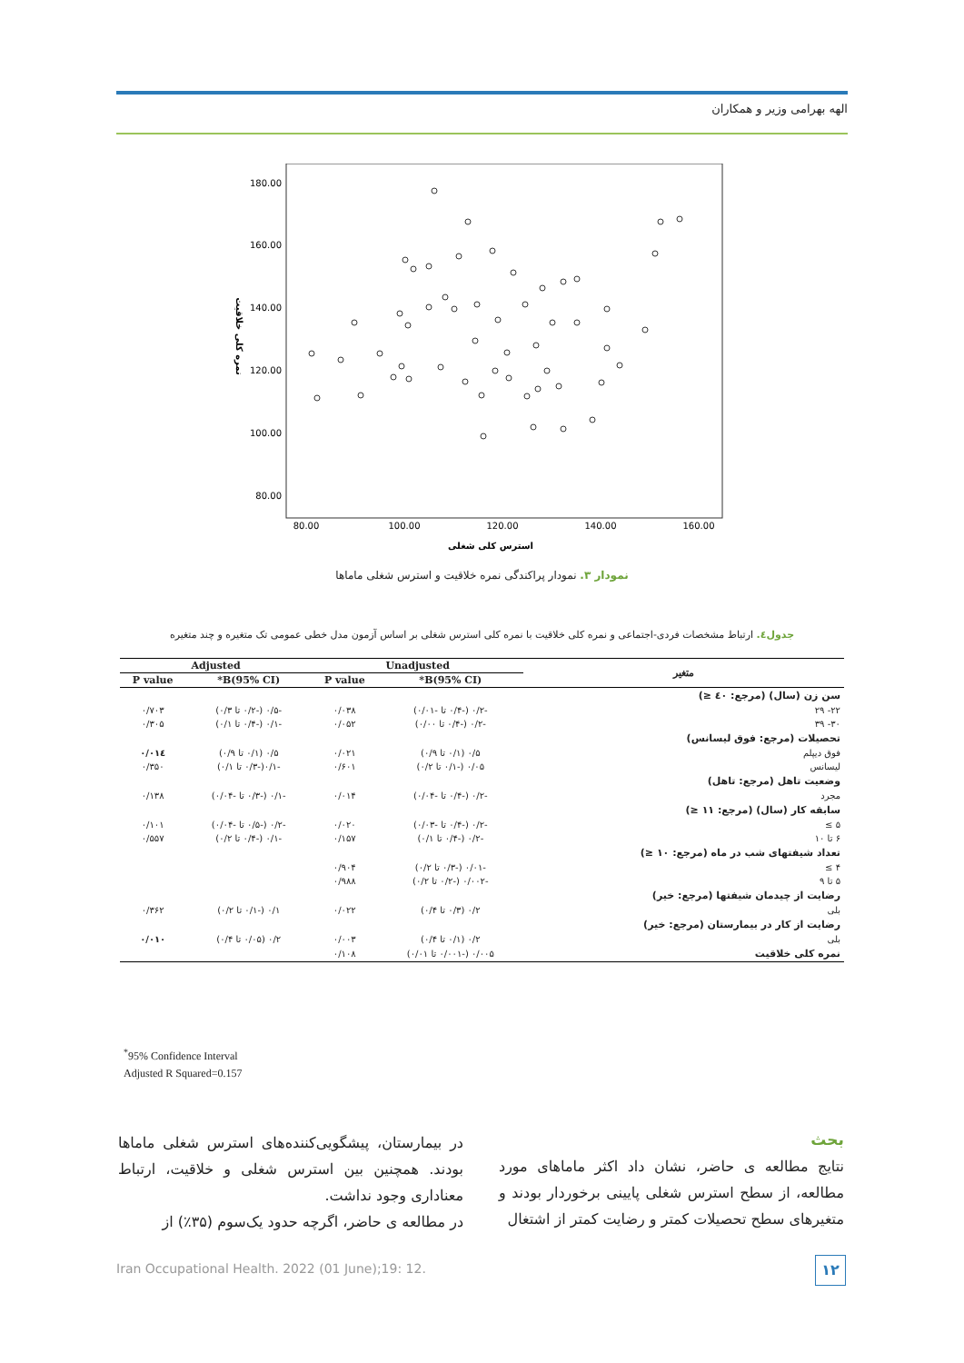الهه بهرامی وزیر و همکاران
180.00
160.00
140.00
120.00
100.00
80.00
80.00
100.00
120.00
140.00
160.00
استرس کلی شغلی
نمره کلی خلاقیت
نمودار ۳. نمودار پراکندگی نمره خلاقیت و استرس شغلی ماماها
جدول٤. ارتباط مشخصات فردی-اجتماعی و نمره کلی خلاقیت با نمره کلی استرس شغلی بر اساس آزمون مدل خطی عمومی تک متغیره و چند متغیره
| متغیر | Unadjusted | | Adjusted | |
| --- | --- | --- | --- | --- |
| | B(95% CI)* | P value | B(95% CI)* | P value |
| سن زن (سال) (مرجع: ٤٠ ≤) | | | | |
| ۲۲- ۲۹ | -۰/۲ (-۰/۴ تا -۰/۰۱) | ۰/۰۳۸ | -۰/۵ (-۰/۲ تا ۰/۳) | ۰/۷۰۳ |
| ۳۰- ۳۹ | -۰/۲ (-۰/۴ تا ۰/۰۰) | ۰/۰۵۲ | -۰/۱ (-۰/۴ تا ۰/۱) | ۰/۳۰۵ |
| تحصیلات (مرجع: فوق لیسانس) | | | | |
| فوق دیپلم | ۰/۵ (۰/۱ تا ۰/۹) | ۰/۰۲۱ | ۰/۵ (۰/۱ تا ۰/۹) | ۰/۰۱٤ |
| لیسانس | ۰/۰۵ (-۰/۱ تا ۰/۲) | ۰/۶۰۱ | -۰/۱(-۰/۳ تا ۰/۱) | ۰/۳۵۰ |
| وضعیت تاهل (مرجع: تاهل) | | | | |
| مجرد | -۰/۲ (-۰/۴ تا -۰/۰۴) | ۰/۰۱۴ | -۰/۱ (-۰/۳ تا -۰/۰۴) | ۰/۱۳۸ |
| سابقه کار (سال) (مرجع: ۱۱ ≤) | | | | |
| ۵ ≥ | -۰/۲ (-۰/۴ تا -۰/۰۳) | ۰/۰۲۰ | -۰/۲ (-۰/۵ تا -۰/۰۴) | ۰/۱۰۱ |
| ۶ تا ۱۰ | -۰/۲ (-۰/۴ تا ۰/۱) | ۰/۱۵۷ | -۰/۱ (-۰/۴ تا ۰/۲) | ۰/۵۵۷ |
| تعداد شیفتهای شب در ماه (مرجع: ۱۰ ≤) | | | | |
| ۴ ≥ | -۰/۰۱ (-۰/۳ تا ۰/۲) | ۰/۹۰۴ | | |
| ۵ تا ۹ | -۰/۰۰۲ (-۰/۲ تا ۰/۲) | ۰/۹۸۸ | | |
| رضایت از چیدمان شیفتها (مرجع: خیر) | | | | |
| بلی | ۰/۲ (۰/۳ تا ۰/۴) | ۰/۰۲۲ | ۰/۱ (-۰/۱ تا ۰/۲) | ۰/۳۶۲ |
| رضایت از کار در بیمارستان (مرجع: خیر) | | | | |
| بلی | ۰/۲ (۰/۱ تا ۰/۴) | ۰/۰۰۳ | ۰/۲ (۰/۰۵ تا ۰/۴) | ۰/۰۱۰ |
| نمره کلی خلاقیت | ۰/۰۰۵ (-۰/۰۰۱ تا ۰/۰۱) | ۰/۱۰۸ | | |
<sup>*</sup> 95% Confidence Interval
Adjusted R Squared=0.157
بحث
نتایج مطالعه ی حاضر، نشان داد اکثر ماماهای مورد مطالعه، از سطح استرس شغلی پایینی برخوردار بودند و متغیرهای سطح تحصیلات کمتر و رضایت کمتر از اشتغال
در بیمارستان، پیشگویی‌کننده‌های استرس شغلی ماماها بودند. همچنین بین استرس شغلی و خلاقیت، ارتباط معناداری وجود نداشت.
در مطالعه ی حاضر، اگرچه حدود یک‌سوم (۳۵٪) از
Iran Occupational Health. 2022 (01 June);19: 12.
۱۲